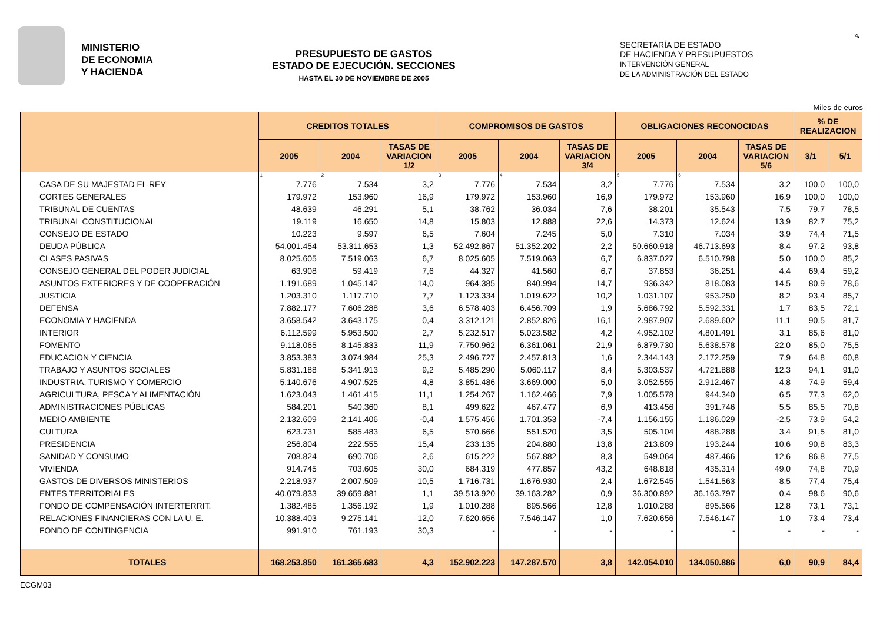4.
MINISTERIO
DE ECONOMIA
Y HACIENDA
PRESUPUESTO DE GASTOS
ESTADO DE EJECUCIÓN. SECCIONES
HASTA EL 30 DE NOVIEMBRE DE 2005
SECRETARÍA DE ESTADO
DE HACIENDA Y PRESUPUESTOS
INTERVENCIÓN GENERAL
DE LA ADMINISTRACIÓN DEL ESTADO
Miles de euros
| | CREDITOS TOTALES | | | COMPROMISOS DE GASTOS | | | OBLIGACIONES RECONOCIDAS | | | % DE REALIZACION | |
| --- | --- | --- | --- | --- | --- | --- | --- | --- | --- | --- | --- |
| | 2005 | 2004 | TASAS DE VARIACION 1/2 | 2005 | 2004 | TASAS DE VARIACION 3/4 | 2005 | 2004 | TASAS DE VARIACION 5/6 | 3/1 | 5/1 |
| | 1 | 2 | | 3 | 4 | | 5 | 6 | | | |
| CASA DE SU MAJESTAD EL REY | 7.776 | 7.534 | 3,2 | 7.776 | 7.534 | 3,2 | 7.776 | 7.534 | 3,2 | 100,0 | 100,0 |
| CORTES GENERALES | 179.972 | 153.960 | 16,9 | 179.972 | 153.960 | 16,9 | 179.972 | 153.960 | 16,9 | 100,0 | 100,0 |
| TRIBUNAL DE CUENTAS | 48.639 | 46.291 | 5,1 | 38.762 | 36.034 | 7,6 | 38.201 | 35.543 | 7,5 | 79,7 | 78,5 |
| TRIBUNAL CONSTITUCIONAL | 19.119 | 16.650 | 14,8 | 15.803 | 12.888 | 22,6 | 14.373 | 12.624 | 13,9 | 82,7 | 75,2 |
| CONSEJO DE ESTADO | 10.223 | 9.597 | 6,5 | 7.604 | 7.245 | 5,0 | 7.310 | 7.034 | 3,9 | 74,4 | 71,5 |
| DEUDA PÚBLICA | 54.001.454 | 53.311.653 | 1,3 | 52.492.867 | 51.352.202 | 2,2 | 50.660.918 | 46.713.693 | 8,4 | 97,2 | 93,8 |
| CLASES PASIVAS | 8.025.605 | 7.519.063 | 6,7 | 8.025.605 | 7.519.063 | 6,7 | 6.837.027 | 6.510.798 | 5,0 | 100,0 | 85,2 |
| CONSEJO GENERAL DEL PODER JUDICIAL | 63.908 | 59.419 | 7,6 | 44.327 | 41.560 | 6,7 | 37.853 | 36.251 | 4,4 | 69,4 | 59,2 |
| ASUNTOS EXTERIORES Y DE COOPERACIÓN | 1.191.689 | 1.045.142 | 14,0 | 964.385 | 840.994 | 14,7 | 936.342 | 818.083 | 14,5 | 80,9 | 78,6 |
| JUSTICIA | 1.203.310 | 1.117.710 | 7,7 | 1.123.334 | 1.019.622 | 10,2 | 1.031.107 | 953.250 | 8,2 | 93,4 | 85,7 |
| DEFENSA | 7.882.177 | 7.606.288 | 3,6 | 6.578.403 | 6.456.709 | 1,9 | 5.686.792 | 5.592.331 | 1,7 | 83,5 | 72,1 |
| ECONOMIA Y HACIENDA | 3.658.542 | 3.643.175 | 0,4 | 3.312.121 | 2.852.826 | 16,1 | 2.987.907 | 2.689.602 | 11,1 | 90,5 | 81,7 |
| INTERIOR | 6.112.599 | 5.953.500 | 2,7 | 5.232.517 | 5.023.582 | 4,2 | 4.952.102 | 4.801.491 | 3,1 | 85,6 | 81,0 |
| FOMENTO | 9.118.065 | 8.145.833 | 11,9 | 7.750.962 | 6.361.061 | 21,9 | 6.879.730 | 5.638.578 | 22,0 | 85,0 | 75,5 |
| EDUCACION Y CIENCIA | 3.853.383 | 3.074.984 | 25,3 | 2.496.727 | 2.457.813 | 1,6 | 2.344.143 | 2.172.259 | 7,9 | 64,8 | 60,8 |
| TRABAJO Y ASUNTOS SOCIALES | 5.831.188 | 5.341.913 | 9,2 | 5.485.290 | 5.060.117 | 8,4 | 5.303.537 | 4.721.888 | 12,3 | 94,1 | 91,0 |
| INDUSTRIA, TURISMO Y COMERCIO | 5.140.676 | 4.907.525 | 4,8 | 3.851.486 | 3.669.000 | 5,0 | 3.052.555 | 2.912.467 | 4,8 | 74,9 | 59,4 |
| AGRICULTURA, PESCA Y ALIMENTACIÓN | 1.623.043 | 1.461.415 | 11,1 | 1.254.267 | 1.162.466 | 7,9 | 1.005.578 | 944.340 | 6,5 | 77,3 | 62,0 |
| ADMINISTRACIONES PÚBLICAS | 584.201 | 540.360 | 8,1 | 499.622 | 467.477 | 6,9 | 413.456 | 391.746 | 5,5 | 85,5 | 70,8 |
| MEDIO AMBIENTE | 2.132.609 | 2.141.406 | -0,4 | 1.575.456 | 1.701.353 | -7,4 | 1.156.155 | 1.186.029 | -2,5 | 73,9 | 54,2 |
| CULTURA | 623.731 | 585.483 | 6,5 | 570.666 | 551.520 | 3,5 | 505.104 | 488.288 | 3,4 | 91,5 | 81,0 |
| PRESIDENCIA | 256.804 | 222.555 | 15,4 | 233.135 | 204.880 | 13,8 | 213.809 | 193.244 | 10,6 | 90,8 | 83,3 |
| SANIDAD Y CONSUMO | 708.824 | 690.706 | 2,6 | 615.222 | 567.882 | 8,3 | 549.064 | 487.466 | 12,6 | 86,8 | 77,5 |
| VIVIENDA | 914.745 | 703.605 | 30,0 | 684.319 | 477.857 | 43,2 | 648.818 | 435.314 | 49,0 | 74,8 | 70,9 |
| GASTOS DE DIVERSOS MINISTERIOS | 2.218.937 | 2.007.509 | 10,5 | 1.716.731 | 1.676.930 | 2,4 | 1.672.545 | 1.541.563 | 8,5 | 77,4 | 75,4 |
| ENTES TERRITORIALES | 40.079.833 | 39.659.881 | 1,1 | 39.513.920 | 39.163.282 | 0,9 | 36.300.892 | 36.163.797 | 0,4 | 98,6 | 90,6 |
| FONDO DE COMPENSACIÓN INTERTERRIT. | 1.382.485 | 1.356.192 | 1,9 | 1.010.288 | 895.566 | 12,8 | 1.010.288 | 895.566 | 12,8 | 73,1 | 73,1 |
| RELACIONES FINANCIERAS CON LA U. E. | 10.388.403 | 9.275.141 | 12,0 | 7.620.656 | 7.546.147 | 1,0 | 7.620.656 | 7.546.147 | 1,0 | 73,4 | 73,4 |
| FONDO DE CONTINGENCIA | 991.910 | 761.193 | 30,3 | - | - | - | - | - | - | - | - |
| TOTALES | 168.253.850 | 161.365.683 | 4,3 | 152.902.223 | 147.287.570 | 3,8 | 142.054.010 | 134.050.886 | 6,0 | 90,9 | 84,4 |
ECGM03